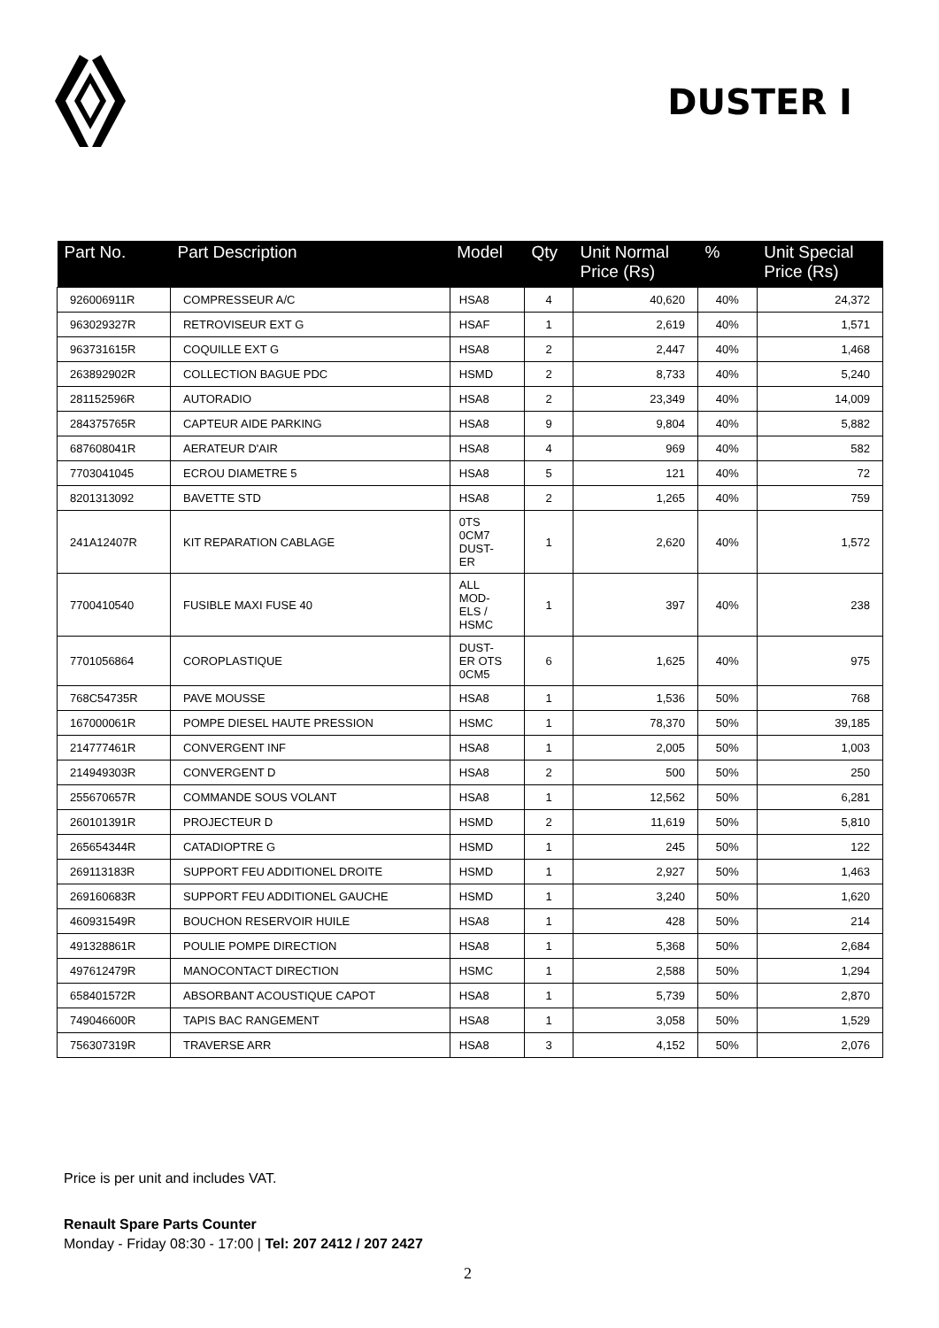DUSTER I
| Part No. | Part Description | Model | Qty | Unit Normal Price (Rs) | % | Unit Special Price (Rs) |
| --- | --- | --- | --- | --- | --- | --- |
| 926006911R | COMPRESSEUR A/C | HSA8 | 4 | 40,620 | 40% | 24,372 |
| 963029327R | RETROVISEUR EXT G | HSAF | 1 | 2,619 | 40% | 1,571 |
| 963731615R | COQUILLE EXT G | HSA8 | 2 | 2,447 | 40% | 1,468 |
| 263892902R | COLLECTION BAGUE PDC | HSMD | 2 | 8,733 | 40% | 5,240 |
| 281152596R | AUTORADIO | HSA8 | 2 | 23,349 | 40% | 14,009 |
| 284375765R | CAPTEUR AIDE PARKING | HSA8 | 9 | 9,804 | 40% | 5,882 |
| 687608041R | AERATEUR D'AIR | HSA8 | 4 | 969 | 40% | 582 |
| 7703041045 | ECROU DIAMETRE 5 | HSA8 | 5 | 121 | 40% | 72 |
| 8201313092 | BAVETTE STD | HSA8 | 2 | 1,265 | 40% | 759 |
| 241A12407R | KIT REPARATION CABLAGE | 0TS 0CM7 DUST- ER | 1 | 2,620 | 40% | 1,572 |
| 7700410540 | FUSIBLE MAXI FUSE 40 | ALL MOD- ELS / HSMC | 1 | 397 | 40% | 238 |
| 7701056864 | COROPLASTIQUE | DUST- ER OTS 0CM5 | 6 | 1,625 | 40% | 975 |
| 768C54735R | PAVE MOUSSE | HSA8 | 1 | 1,536 | 50% | 768 |
| 167000061R | POMPE DIESEL HAUTE PRESSION | HSMC | 1 | 78,370 | 50% | 39,185 |
| 214777461R | CONVERGENT INF | HSA8 | 1 | 2,005 | 50% | 1,003 |
| 214949303R | CONVERGENT D | HSA8 | 2 | 500 | 50% | 250 |
| 255670657R | COMMANDE SOUS VOLANT | HSA8 | 1 | 12,562 | 50% | 6,281 |
| 260101391R | PROJECTEUR D | HSMD | 2 | 11,619 | 50% | 5,810 |
| 265654344R | CATADIOPTRE G | HSMD | 1 | 245 | 50% | 122 |
| 269113183R | SUPPORT FEU ADDITIONEL DROITE | HSMD | 1 | 2,927 | 50% | 1,463 |
| 269160683R | SUPPORT FEU ADDITIONEL GAUCHE | HSMD | 1 | 3,240 | 50% | 1,620 |
| 460931549R | BOUCHON RESERVOIR HUILE | HSA8 | 1 | 428 | 50% | 214 |
| 491328861R | POULIE POMPE DIRECTION | HSA8 | 1 | 5,368 | 50% | 2,684 |
| 497612479R | MANOCONTACT DIRECTION | HSMC | 1 | 2,588 | 50% | 1,294 |
| 658401572R | ABSORBANT ACOUSTIQUE CAPOT | HSA8 | 1 | 5,739 | 50% | 2,870 |
| 749046600R | TAPIS BAC RANGEMENT | HSA8 | 1 | 3,058 | 50% | 1,529 |
| 756307319R | TRAVERSE ARR | HSA8 | 3 | 4,152 | 50% | 2,076 |
Price is per unit and includes VAT.
Renault Spare Parts Counter
Monday - Friday 08:30 - 17:00 | Tel: 207 2412 / 207 2427
2